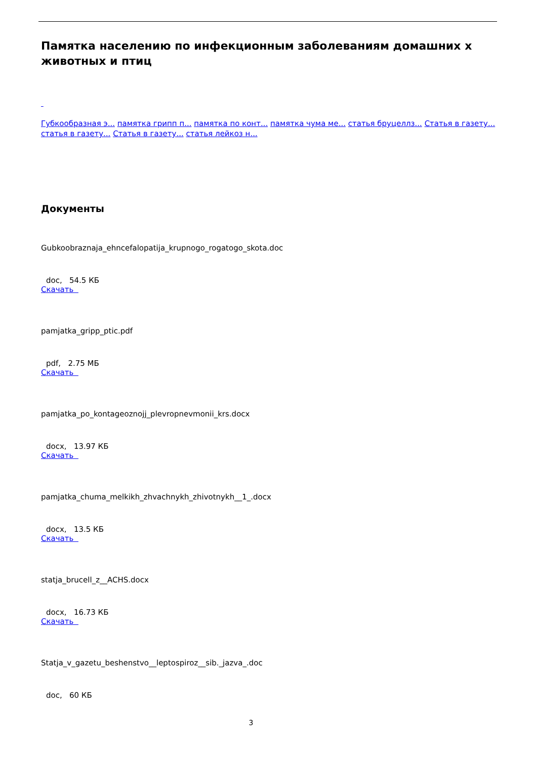Памятка населению по инфекционным заболеваниям домашних х животных и птиц
Губкообразная э... памятка грипп п... памятка по конт... памятка чума ме... статья бруцеллз... Статья в газету... статья в газету... Статья в газету... статья лейкоз н...
Документы
Gubkoobraznaja_ehncefalopatija_krupnogo_rogatogo_skota.doc
doc, 54.5 КБ
Скачать
pamjatka_gripp_ptic.pdf
pdf, 2.75 МБ
Скачать
pamjatka_po_kontageoznojj_plevropnevmonii_krs.docx
docx, 13.97 КБ
Скачать
pamjatka_chuma_melkikh_zhvachnykh_zhivotnykh__1_.docx
docx, 13.5 КБ
Скачать
statja_brucell_z__ACHS.docx
docx, 16.73 КБ
Скачать
Statja_v_gazetu_beshenstvo__leptospiroz__sib._jazva_.doc
doc, 60 КБ
3